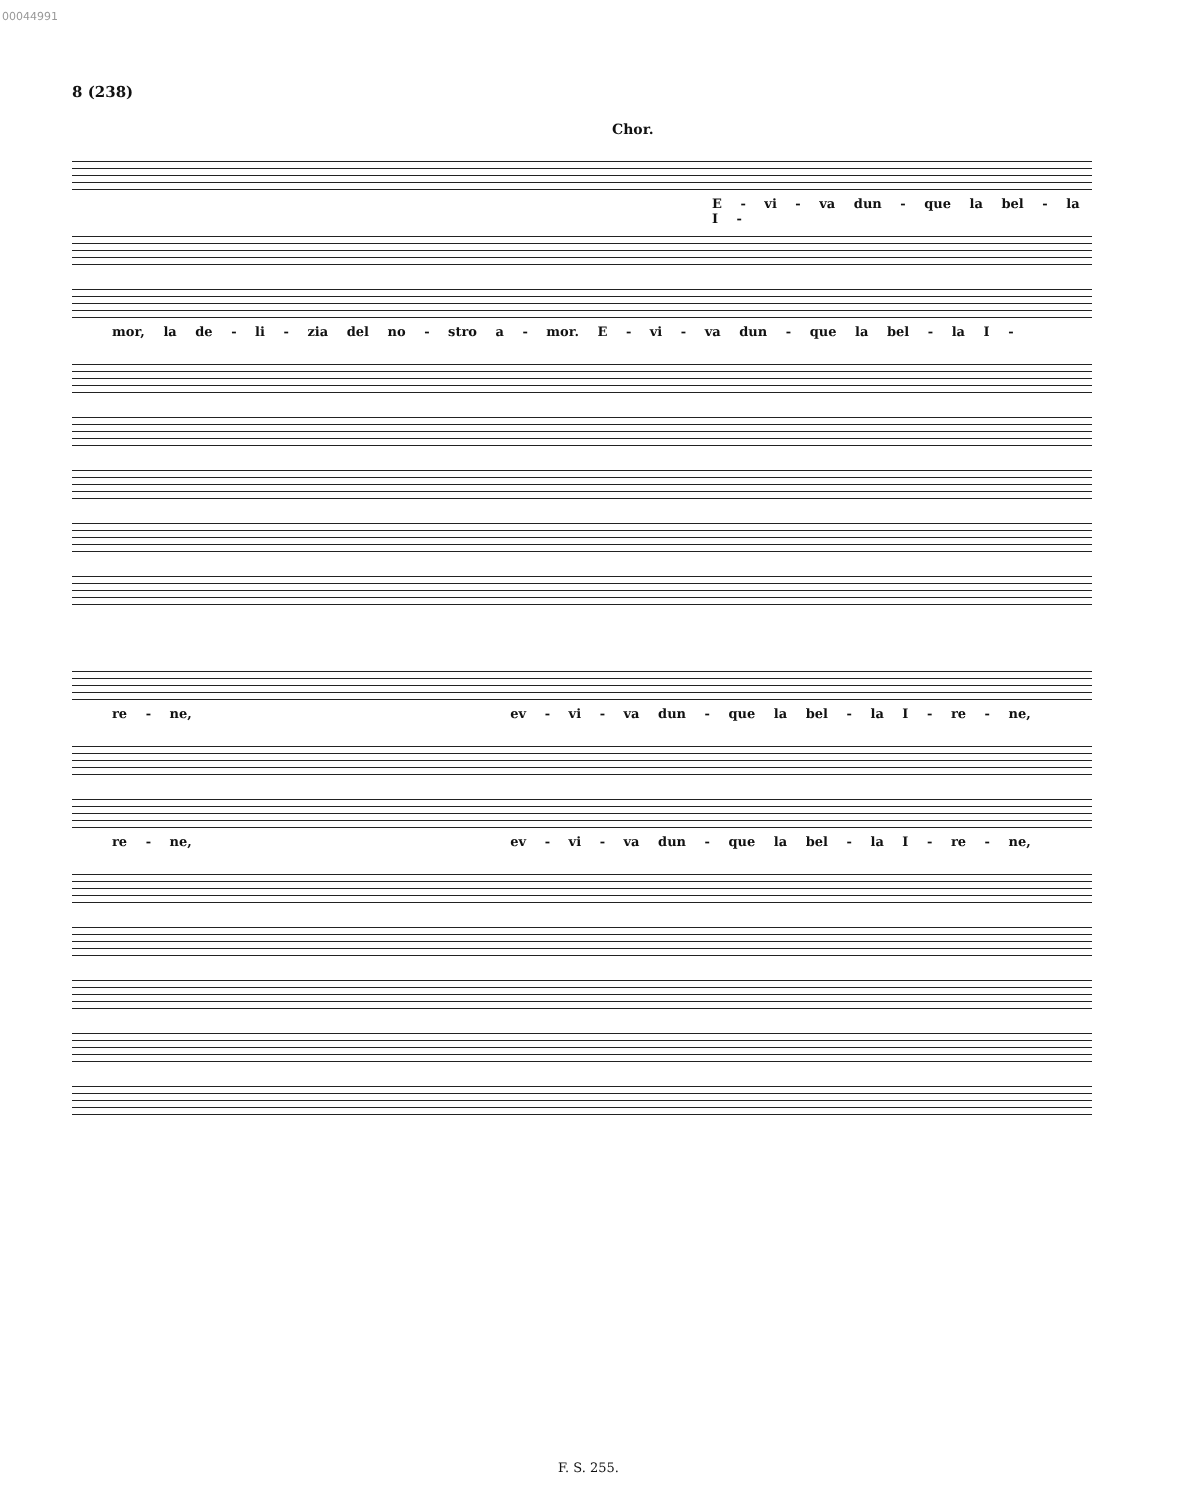00044991
8 (238)
Chor.
E - vi - va dun - que la bel - la I -
mor, la de - li - zia del no - stro a - mor. E - vi - va dun - que la bel - la I -
re - ne, ev - vi - va dun - que la bel - la I - re - ne,
re - ne, ev - vi - va dun - que la bel - la I - re - ne,
F. S. 255.